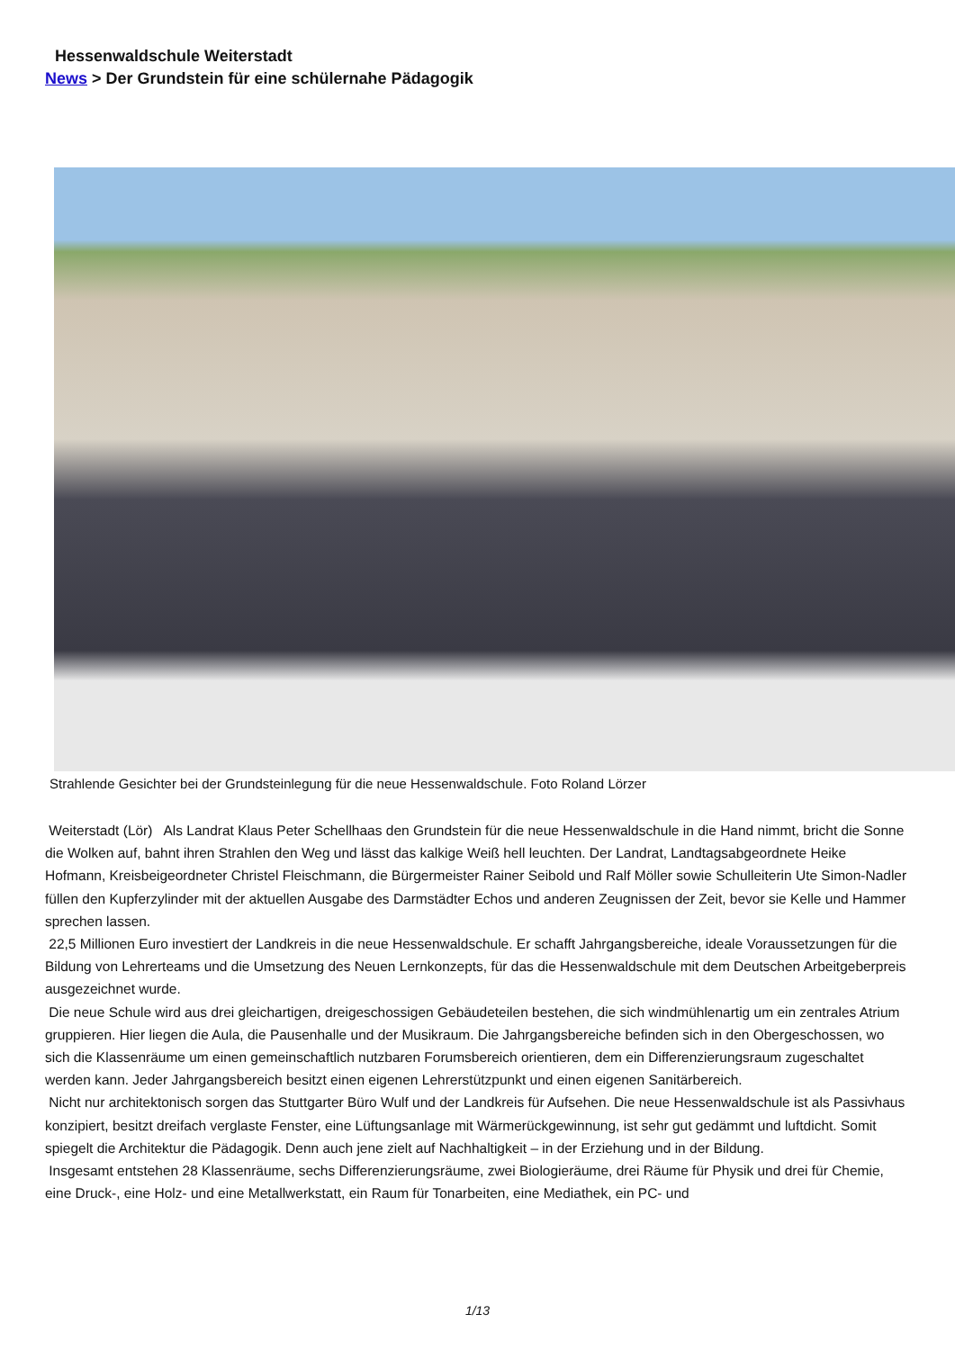Hessenwaldschule Weiterstadt
News > Der Grundstein für eine schülernahe Pädagogik
Strahlende Gesichter bei der Grundsteinlegung für die neue Hessenwaldschule. Foto Roland Lörzer
Weiterstadt (Lör) Als Landrat Klaus Peter Schellhaas den Grundstein für die neue Hessenwaldschule in die Hand nimmt, bricht die Sonne die Wolken auf, bahnt ihren Strahlen den Weg und lässt das kalkige Weiß hell leuchten. Der Landrat, Landtagsabgeordnete Heike Hofmann, Kreisbeigeordneter Christel Fleischmann, die Bürgermeister Rainer Seibold und Ralf Möller sowie Schulleiterin Ute Simon-Nadler füllen den Kupferzylinder mit der aktuellen Ausgabe des Darmstädter Echos und anderen Zeugnissen der Zeit, bevor sie Kelle und Hammer sprechen lassen.
22,5 Millionen Euro investiert der Landkreis in die neue Hessenwaldschule. Er schafft Jahrgangsbereiche, ideale Voraussetzungen für die Bildung von Lehrerteams und die Umsetzung des Neuen Lernkonzepts, für das die Hessenwaldschule mit dem Deutschen Arbeitgeberpreis ausgezeichnet wurde.
Die neue Schule wird aus drei gleichartigen, dreigeschossigen Gebäudeteilen bestehen, die sich windmühlenartig um ein zentrales Atrium gruppieren. Hier liegen die Aula, die Pausenhalle und der Musikraum. Die Jahrgangsbereiche befinden sich in den Obergeschossen, wo sich die Klassenräume um einen gemeinschaftlich nutzbaren Forumsbereich orientieren, dem ein Differenzierungsraum zugeschaltet werden kann. Jeder Jahrgangsbereich besitzt einen eigenen Lehrerstützpunkt und einen eigenen Sanitärbereich.
Nicht nur architektonisch sorgen das Stuttgarter Büro Wulf und der Landkreis für Aufsehen. Die neue Hessenwaldschule ist als Passivhaus konzipiert, besitzt dreifach verglaste Fenster, eine Lüftungsanlage mit Wärmerückgewinnung, ist sehr gut gedämmt und luftdicht. Somit spiegelt die Architektur die Pädagogik. Denn auch jene zielt auf Nachhaltigkeit – in der Erziehung und in der Bildung.
Insgesamt entstehen 28 Klassenräume, sechs Differenzierungsräume, zwei Biologieräume, drei Räume für Physik und drei für Chemie, eine Druck-, eine Holz- und eine Metallwerkstatt, ein Raum für Tonarbeiten, eine Mediathek, ein PC- und
1/13